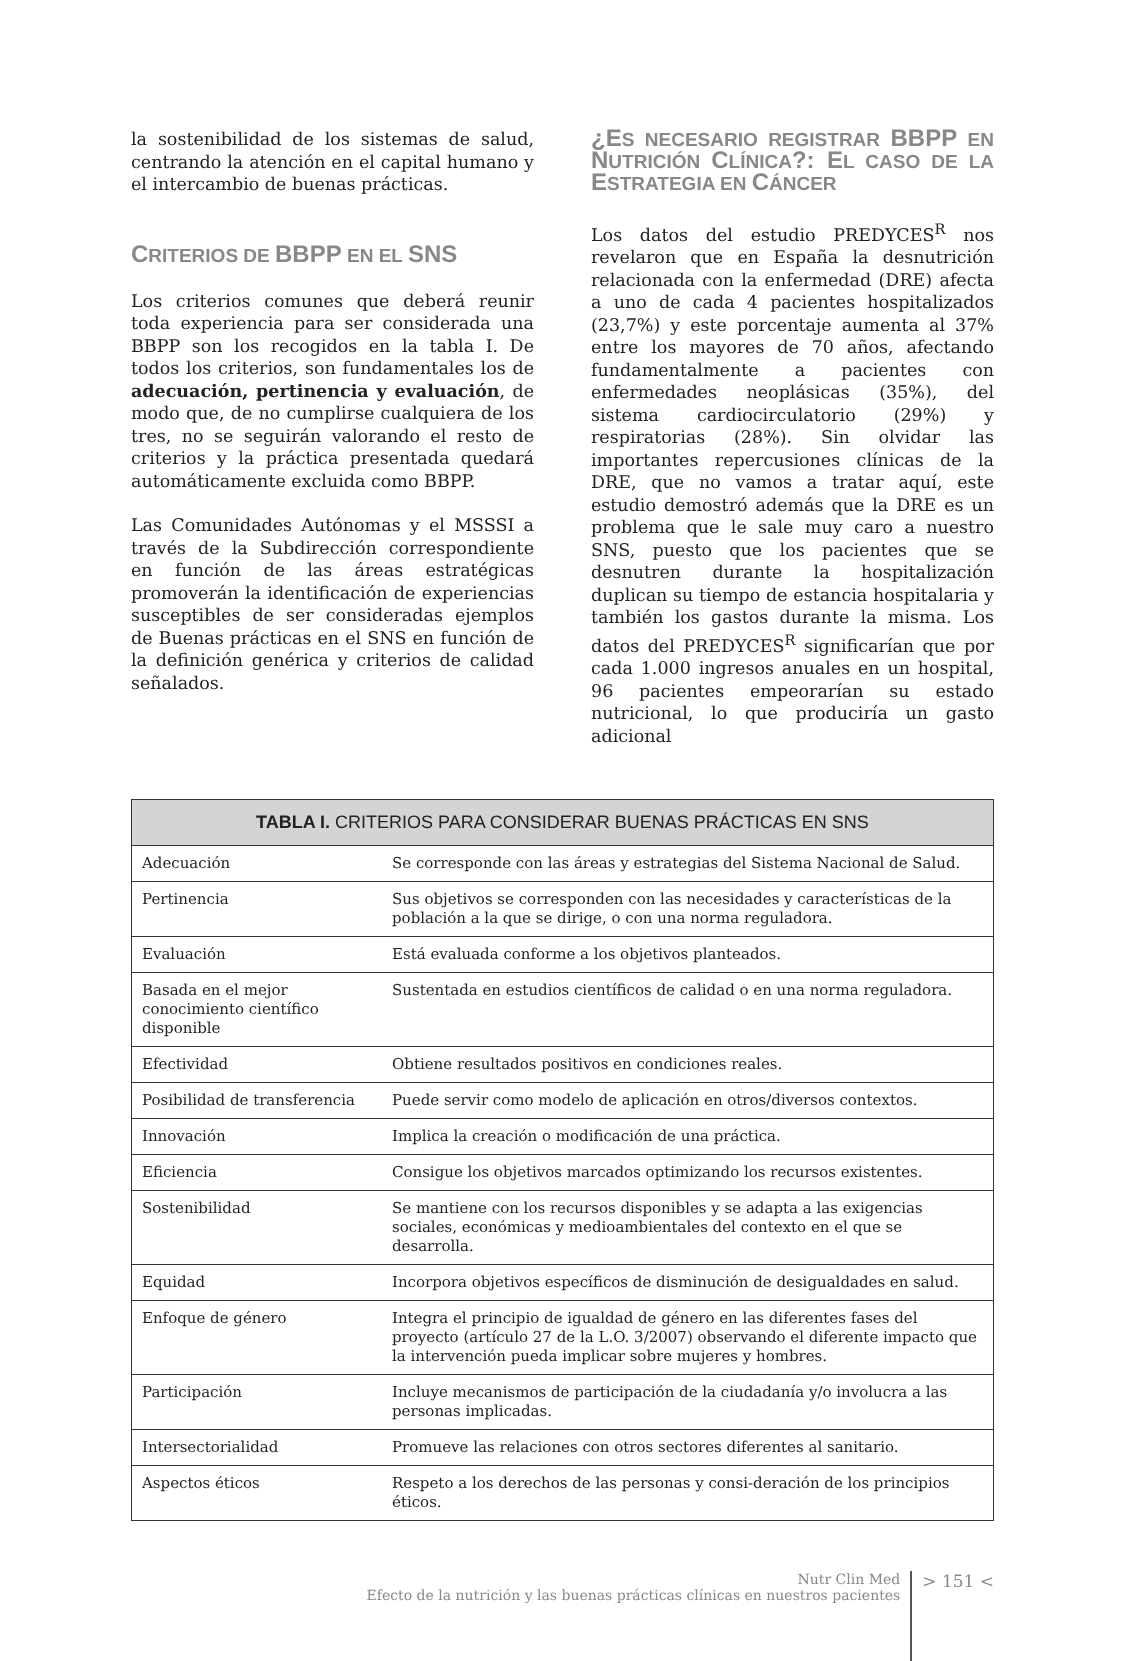la sostenibilidad de los sistemas de salud, centrando la atención en el capital humano y el intercambio de buenas prácticas.
CRITERIOS DE BBPP EN EL SNS
Los criterios comunes que deberá reunir toda experiencia para ser considerada una BBPP son los recogidos en la tabla I. De todos los criterios, son fundamentales los de adecuación, pertinencia y evaluación, de modo que, de no cumplirse cualquiera de los tres, no se seguirán valorando el resto de criterios y la práctica presentada quedará automáticamente excluida como BBPP.
Las Comunidades Autónomas y el MSSSI a través de la Subdirección correspondiente en función de las áreas estratégicas promoverán la identificación de experiencias susceptibles de ser consideradas ejemplos de Buenas prácticas en el SNS en función de la definición genérica y criterios de calidad señalados.
¿ES NECESARIO REGISTRAR BBPP EN NUTRICIÓN CLÍNICA?: EL CASO DE LA ESTRATEGIA EN CÁNCER
Los datos del estudio PREDYCES<sup>R</sup> nos revelaron que en España la desnutrición relacionada con la enfermedad (DRE) afecta a uno de cada 4 pacientes hospitalizados (23,7%) y este porcentaje aumenta al 37% entre los mayores de 70 años, afectando fundamentalmente a pacientes con enfermedades neoplásicas (35%), del sistema cardiocirculatorio (29%) y respiratorias (28%). Sin olvidar las importantes repercusiones clínicas de la DRE, que no vamos a tratar aquí, este estudio demostró además que la DRE es un problema que le sale muy caro a nuestro SNS, puesto que los pacientes que se desnutren durante la hospitalización duplican su tiempo de estancia hospitalaria y también los gastos durante la misma. Los datos del PREDYCES<sup>R</sup> significarían que por cada 1.000 ingresos anuales en un hospital, 96 pacientes empeorarían su estado nutricional, lo que produciría un gasto adicional
| TABLA I. CRITERIOS PARA CONSIDERAR BUENAS PRÁCTICAS EN SNS | |
| --- | --- |
| Adecuación | Se corresponde con las áreas y estrategias del Sistema Nacional de Salud. |
| Pertinencia | Sus objetivos se corresponden con las necesidades y características de la población a la que se dirige, o con una norma reguladora. |
| Evaluación | Está evaluada conforme a los objetivos planteados. |
| Basada en el mejor conocimiento científico disponible | Sustentada en estudios científicos de calidad o en una norma reguladora. |
| Efectividad | Obtiene resultados positivos en condiciones reales. |
| Posibilidad de transferencia | Puede servir como modelo de aplicación en otros/diversos contextos. |
| Innovación | Implica la creación o modificación de una práctica. |
| Eficiencia | Consigue los objetivos marcados optimizando los recursos existentes. |
| Sostenibilidad | Se mantiene con los recursos disponibles y se adapta a las exigencias sociales, económicas y medioambientales del contexto en el que se desarrolla. |
| Equidad | Incorpora objetivos específicos de disminución de desigualdades en salud. |
| Enfoque de género | Integra el principio de igualdad de género en las diferentes fases del proyecto (artículo 27 de la L.O. 3/2007) observando el diferente impacto que la intervención pueda implicar sobre mujeres y hombres. |
| Participación | Incluye mecanismos de participación de la ciudadanía y/o involucra a las personas implicadas. |
| Intersectorialidad | Promueve las relaciones con otros sectores diferentes al sanitario. |
| Aspectos éticos | Respeto a los derechos de las personas y consi-deración de los principios éticos. |
Nutr Clin Med
Efecto de la nutrición y las buenas prácticas clínicas en nuestros pacientes
> 151 <